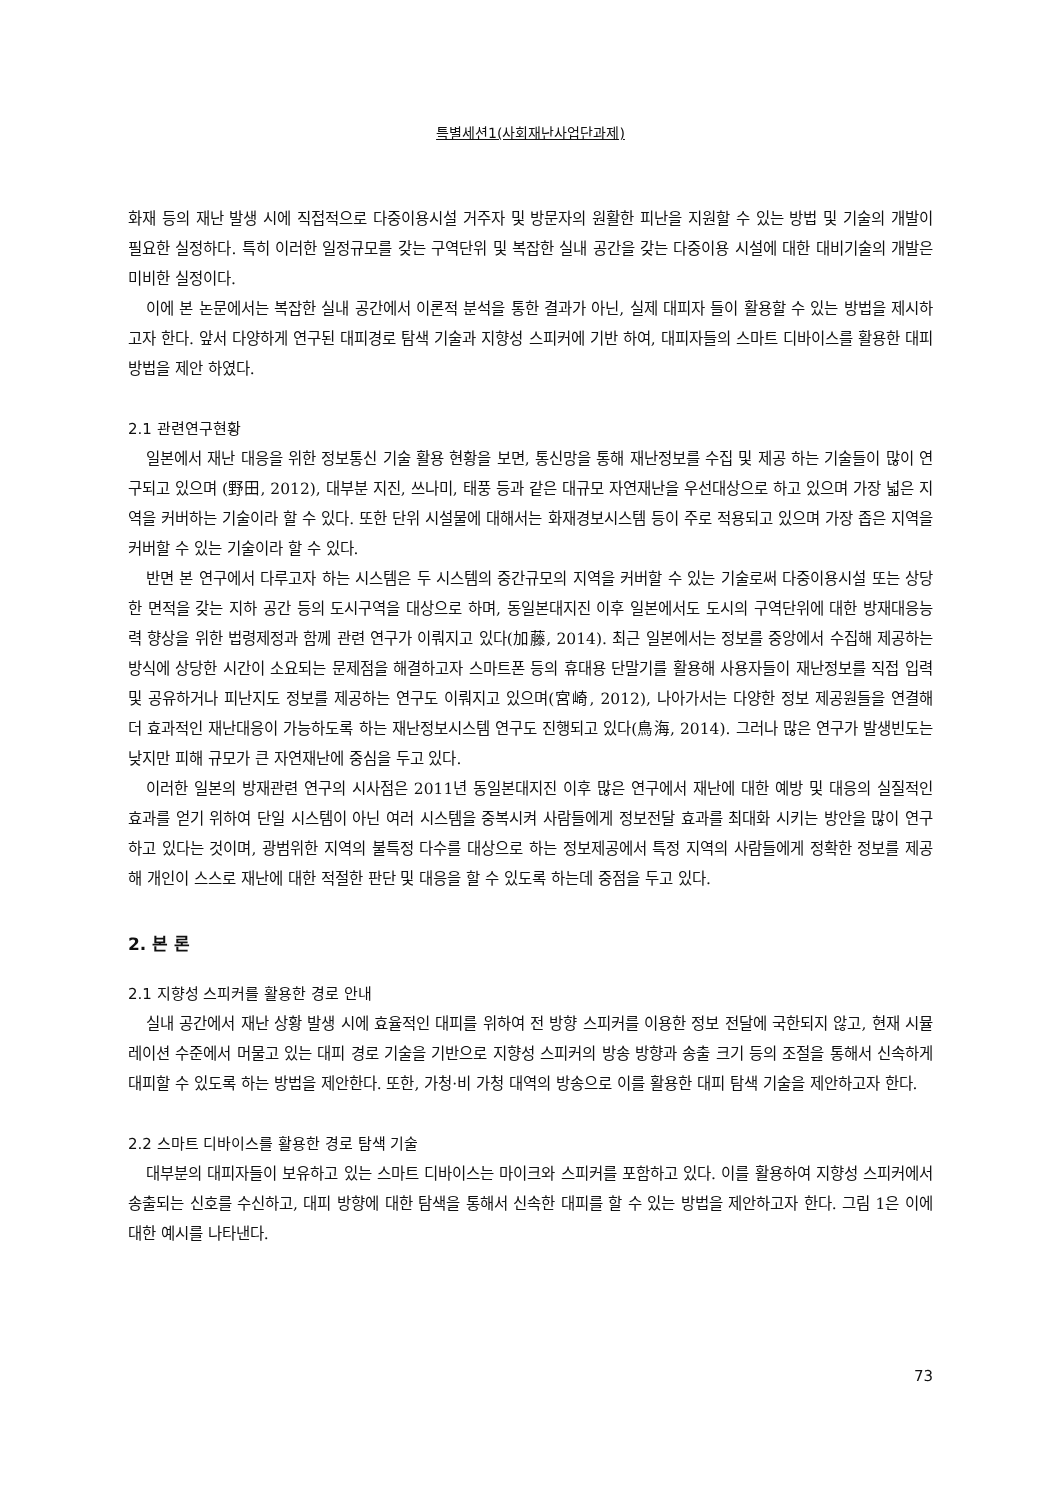특별세션1(사회재난사업단과제)
화재 등의 재난 발생 시에 직접적으로 다중이용시설 거주자 및 방문자의 원활한 피난을 지원할 수 있는 방법 및 기술의 개발이 필요한 실정하다. 특히 이러한 일정규모를 갖는 구역단위 및 복잡한 실내 공간을 갖는 다중이용 시설에 대한 대비기술의 개발은 미비한 실정이다.
이에 본 논문에서는 복잡한 실내 공간에서 이론적 분석을 통한 결과가 아닌, 실제 대피자 들이 활용할 수 있는 방법을 제시하고자 한다. 앞서 다양하게 연구된 대피경로 탐색 기술과 지향성 스피커에 기반 하여, 대피자들의 스마트 디바이스를 활용한 대피방법을 제안 하였다.
2.1 관련연구현황
일본에서 재난 대응을 위한 정보통신 기술 활용 현황을 보면, 통신망을 통해 재난정보를 수집 및 제공 하는 기술들이 많이 연구되고 있으며 (野田, 2012), 대부분 지진, 쓰나미, 태풍 등과 같은 대규모 자연재난을 우선대상으로 하고 있으며 가장 넓은 지역을 커버하는 기술이라 할 수 있다. 또한 단위 시설물에 대해서는 화재경보시스템 등이 주로 적용되고 있으며 가장 좁은 지역을 커버할 수 있는 기술이라 할 수 있다.
반면 본 연구에서 다루고자 하는 시스템은 두 시스템의 중간규모의 지역을 커버할 수 있는 기술로써 다중이용시설 또는 상당한 면적을 갖는 지하 공간 등의 도시구역을 대상으로 하며, 동일본대지진 이후 일본에서도 도시의 구역단위에 대한 방재대응능력 향상을 위한 법령제정과 함께 관련 연구가 이뤄지고 있다(加藤, 2014). 최근 일본에서는 정보를 중앙에서 수집해 제공하는 방식에 상당한 시간이 소요되는 문제점을 해결하고자 스마트폰 등의 휴대용 단말기를 활용해 사용자들이 재난정보를 직접 입력 및 공유하거나 피난지도 정보를 제공하는 연구도 이뤄지고 있으며(宮崎, 2012), 나아가서는 다양한 정보 제공원들을 연결해 더 효과적인 재난대응이 가능하도록 하는 재난정보시스템 연구도 진행되고 있다(鳥海, 2014). 그러나 많은 연구가 발생빈도는 낮지만 피해 규모가 큰 자연재난에 중심을 두고 있다.
이러한 일본의 방재관련 연구의 시사점은 2011년 동일본대지진 이후 많은 연구에서 재난에 대한 예방 및 대응의 실질적인 효과를 얻기 위하여 단일 시스템이 아닌 여러 시스템을 중복시켜 사람들에게 정보전달 효과를 최대화 시키는 방안을 많이 연구하고 있다는 것이며, 광범위한 지역의 불특정 다수를 대상으로 하는 정보제공에서 특정 지역의 사람들에게 정확한 정보를 제공해 개인이 스스로 재난에 대한 적절한 판단 및 대응을 할 수 있도록 하는데 중점을 두고 있다.
2. 본 론
2.1 지향성 스피커를 활용한 경로 안내
실내 공간에서 재난 상황 발생 시에 효율적인 대피를 위하여 전 방향 스피커를 이용한 정보 전달에 국한되지 않고, 현재 시뮬레이션 수준에서 머물고 있는 대피 경로 기술을 기반으로 지향성 스피커의 방송 방향과 송출 크기 등의 조절을 통해서 신속하게 대피할 수 있도록 하는 방법을 제안한다. 또한, 가청·비 가청 대역의 방송으로 이를 활용한 대피 탐색 기술을 제안하고자 한다.
2.2 스마트 디바이스를 활용한 경로 탐색 기술
대부분의 대피자들이 보유하고 있는 스마트 디바이스는 마이크와 스피커를 포함하고 있다. 이를 활용하여 지향성 스피커에서 송출되는 신호를 수신하고, 대피 방향에 대한 탐색을 통해서 신속한 대피를 할 수 있는 방법을 제안하고자 한다. 그림 1은 이에 대한 예시를 나타낸다.
73